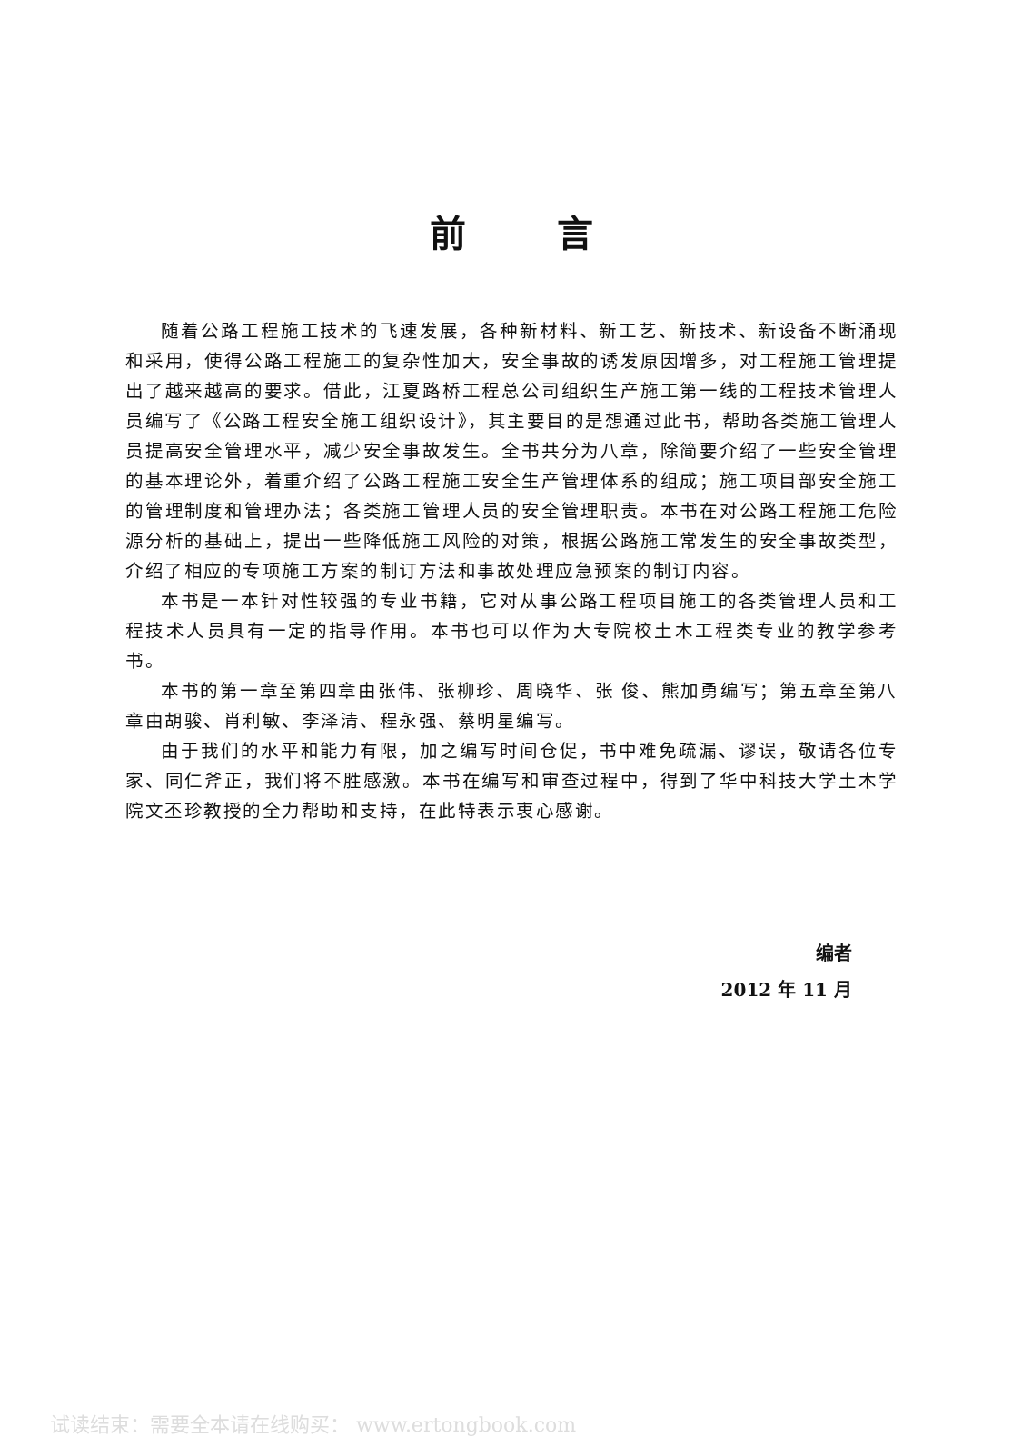前言
随着公路工程施工技术的飞速发展，各种新材料、新工艺、新技术、新设备不断涌现和采用，使得公路工程施工的复杂性加大，安全事故的诱发原因增多，对工程施工管理提出了越来越高的要求。借此，江夏路桥工程总公司组织生产施工第一线的工程技术管理人员编写了《公路工程安全施工组织设计》，其主要目的是想通过此书，帮助各类施工管理人员提高安全管理水平，减少安全事故发生。全书共分为八章，除简要介绍了一些安全管理的基本理论外，着重介绍了公路工程施工安全生产管理体系的组成；施工项目部安全施工的管理制度和管理办法；各类施工管理人员的安全管理职责。本书在对公路工程施工危险源分析的基础上，提出一些降低施工风险的对策，根据公路施工常发生的安全事故类型，介绍了相应的专项施工方案的制订方法和事故处理应急预案的制订内容。
本书是一本针对性较强的专业书籍，它对从事公路工程项目施工的各类管理人员和工程技术人员具有一定的指导作用。本书也可以作为大专院校土木工程类专业的教学参考书。
本书的第一章至第四章由张伟、张柳珍、周晓华、张 俊、熊加勇编写；第五章至第八章由胡骏、肖利敏、李泽清、程永强、蔡明星编写。
由于我们的水平和能力有限，加之编写时间仓促，书中难免疏漏、谬误，敬请各位专家、同仁斧正，我们将不胜感激。本书在编写和审查过程中，得到了华中科技大学土木学院文丕珍教授的全力帮助和支持，在此特表示衷心感谢。
编者
2012 年 11 月
试读结束：需要全本请在线购买： www.ertongbook.com